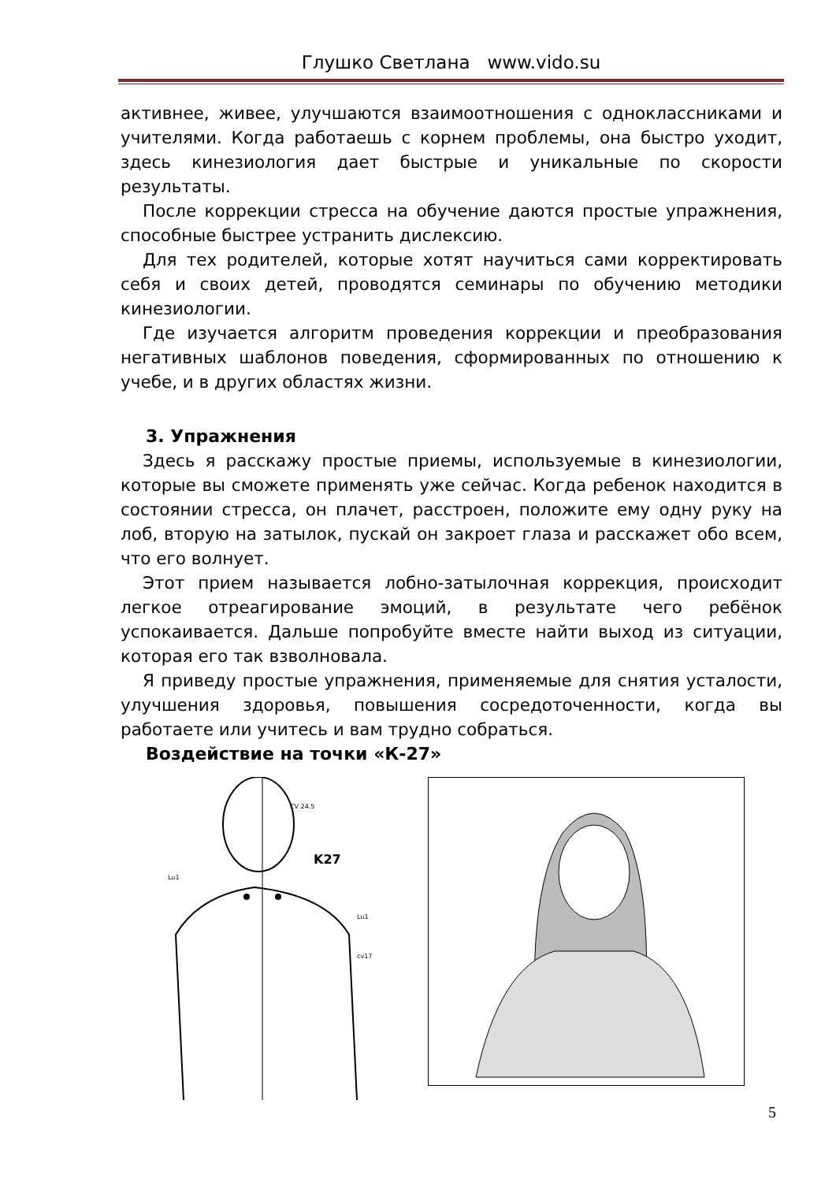Глушко Светлана www.vido.su
активнее, живее, улучшаются взаимоотношения с одноклассниками и учителями. Когда работаешь с корнем проблемы, она быстро уходит, здесь кинезиология дает быстрые и уникальные по скорости результаты.
После коррекции стресса на обучение даются простые упражнения, способные быстрее устранить дислексию.
Для тех родителей, которые хотят научиться сами корректировать себя и своих детей, проводятся семинары по обучению методики кинезиологии.
Где изучается алгоритм проведения коррекции и преобразования негативных шаблонов поведения, сформированных по отношению к учебе, и в других областях жизни.
3. Упражнения
Здесь я расскажу простые приемы, используемые в кинезиологии, которые вы сможете применять уже сейчас. Когда ребенок находится в состоянии стресса, он плачет, расстроен, положите ему одну руку на лоб, вторую на затылок, пускай он закроет глаза и расскажет обо всем, что его волнует.
Этот прием называется лобно-затылочная коррекция, происходит легкое отреагирование эмоций, в результате чего ребёнок успокаивается. Дальше попробуйте вместе найти выход из ситуации, которая его так взволновала.
Я приведу простые упражнения, применяемые для снятия усталости, улучшения здоровья, повышения сосредоточенности, когда вы работаете или учитесь и вам трудно собраться.
Воздействие на точки «К-27»
K27
CV 24.5
Lu1
Lu1
cv17
5